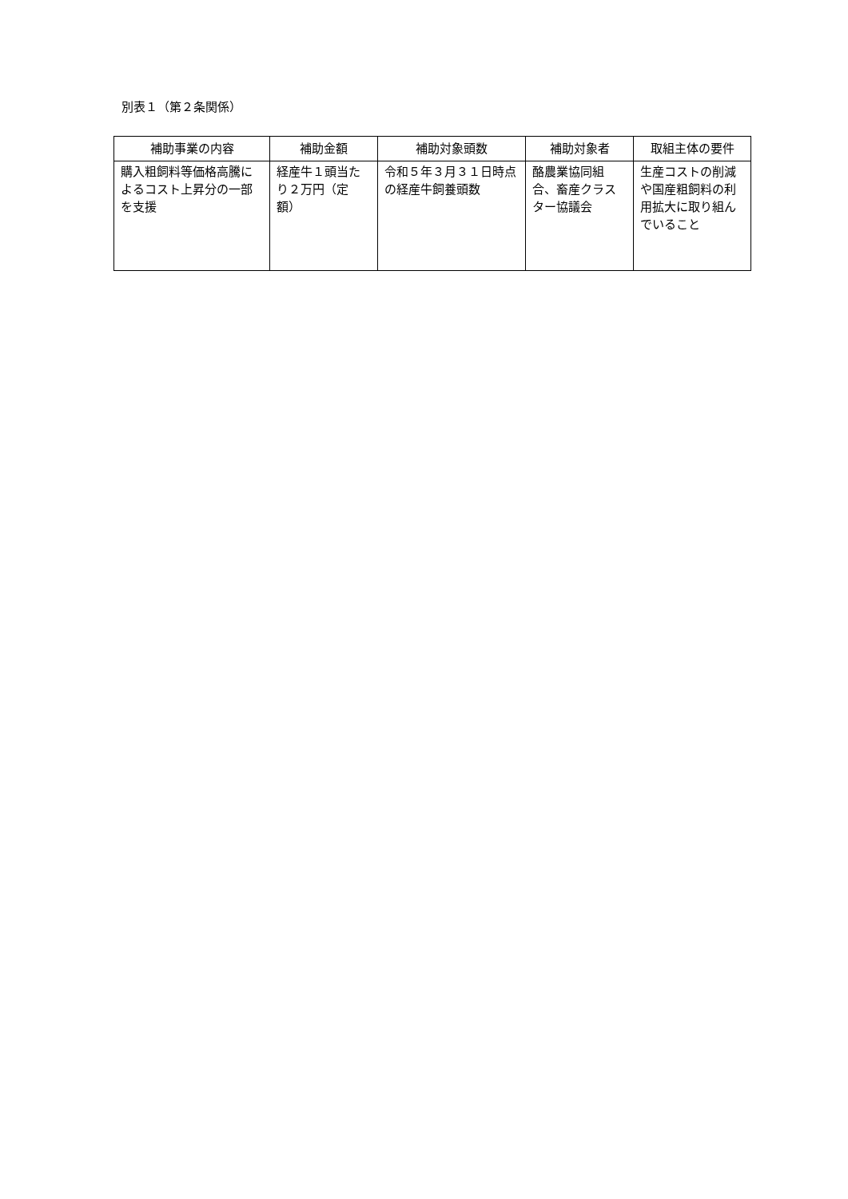別表１（第２条関係）
| 補助事業の内容 | 補助金額 | 補助対象頭数 | 補助対象者 | 取組主体の要件 |
| --- | --- | --- | --- | --- |
| 購入粗飼料等価格高騰によるコスト上昇分の一部を支援 | 経産牛１頭当たり２万円（定額） | 令和５年３月３１日時点の経産牛飼養頭数 | 酪農業協同組合、畜産クラスター協議会 | 生産コストの削減や国産粗飼料の利用拡大に取り組んでいること |